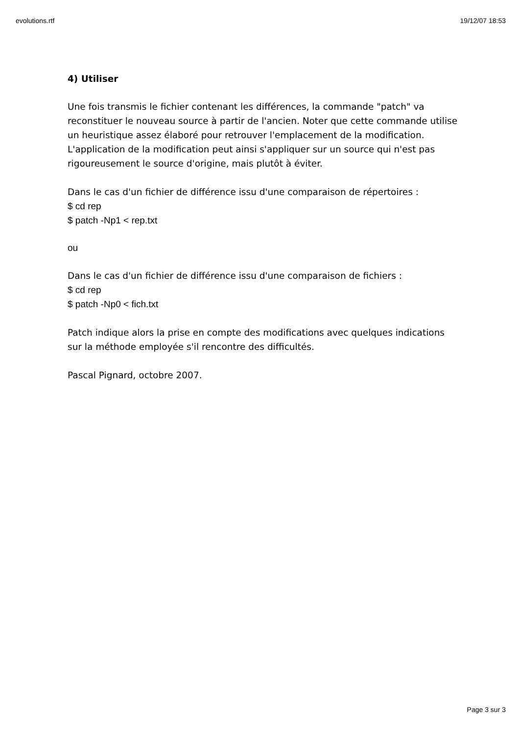evolutions.rtf 19/12/07 18:53
4) Utiliser
Une fois transmis le fichier contenant les différences, la commande "patch" va reconstituer le nouveau source à partir de l'ancien. Noter que cette commande utilise un heuristique assez élaboré pour retrouver l'emplacement de la modification. L'application de la modification peut ainsi s'appliquer sur un source qui n'est pas rigoureusement le source d'origine, mais plutôt à éviter.
Dans le cas d'un fichier de différence issu d'une comparaison de répertoires :
$ cd rep
$ patch -Np1 < rep.txt
ou
Dans le cas d'un fichier de différence issu d'une comparaison de fichiers :
$ cd rep
$ patch -Np0 < fich.txt
Patch indique alors la prise en compte des modifications avec quelques indications sur la méthode employée s'il rencontre des difficultés.
Pascal Pignard, octobre 2007.
Page 3 sur 3